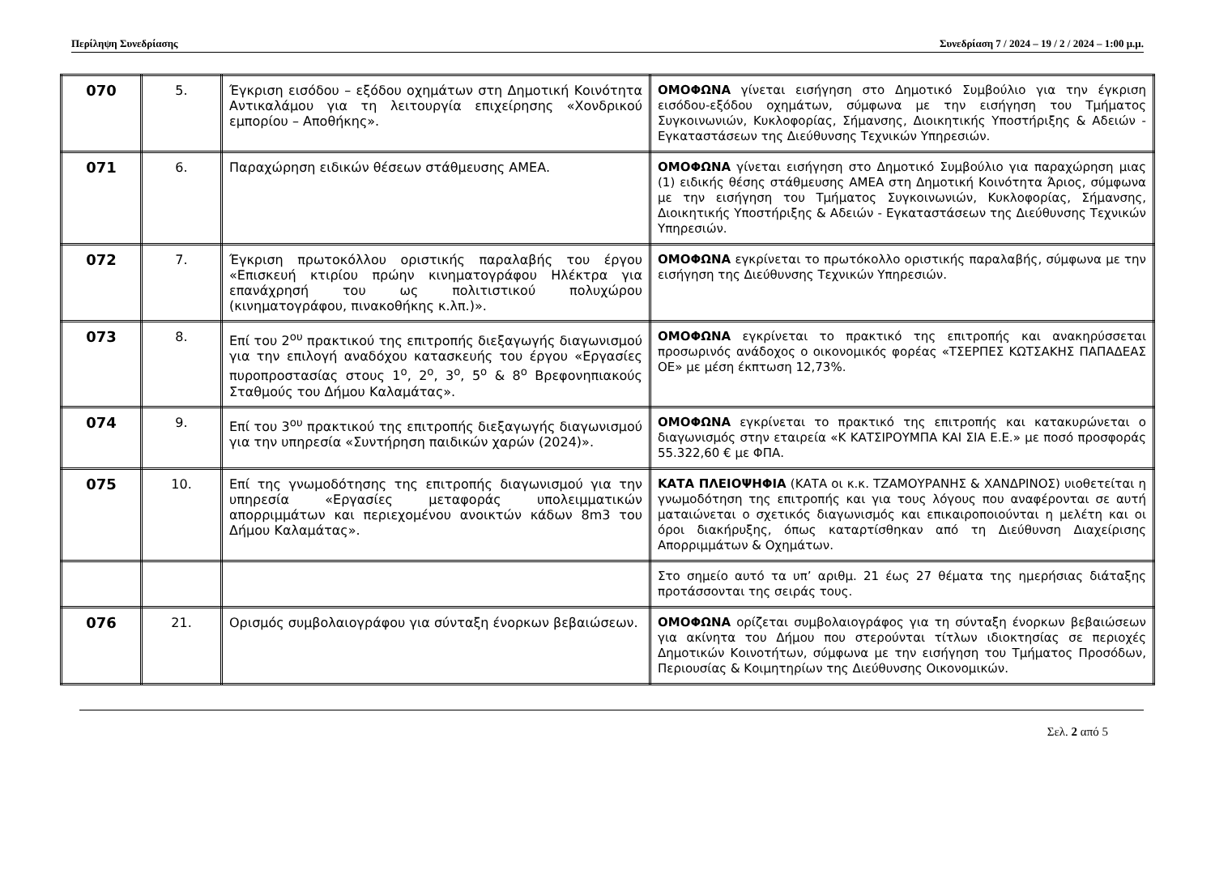Περίληψη Συνεδρίασης Συνεδρίαση 7 / 2024 – 19 / 2 / 2024 – 1:00 μ.μ.
| 070 | 5. | Έγκριση εισόδου – εξόδου οχημάτων στη Δημοτική Κοινότητα Αντικαλάμου για τη λειτουργία επιχείρησης «Χονδρικού εμπορίου – Αποθήκης». | ΟΜΟΦΩΝΑ γίνεται εισήγηση στο Δημοτικό Συμβούλιο για την έγκριση εισόδου-εξόδου οχημάτων, σύμφωνα με την εισήγηση του Τμήματος Συγκοινωνιών, Κυκλοφορίας, Σήμανσης, Διοικητικής Υποστήριξης & Αδειών - Εγκαταστάσεων της Διεύθυνσης Τεχνικών Υπηρεσιών. |
| 071 | 6. | Παραχώρηση ειδικών θέσεων στάθμευσης ΑΜΕΑ. | ΟΜΟΦΩΝΑ γίνεται εισήγηση στο Δημοτικό Συμβούλιο για παραχώρηση μιας (1) ειδικής θέσης στάθμευσης ΑΜΕΑ στη Δημοτική Κοινότητα Άριος, σύμφωνα με την εισήγηση του Τμήματος Συγκοινωνιών, Κυκλοφορίας, Σήμανσης, Διοικητικής Υποστήριξης & Αδειών - Εγκαταστάσεων της Διεύθυνσης Τεχνικών Υπηρεσιών. |
| 072 | 7. | Έγκριση πρωτοκόλλου οριστικής παραλαβής του έργου «Επισκευή κτιρίου πρώην κινηματογράφου Ηλέκτρα για επανάχρησή του ως πολιτιστικού πολυχώρου (κινηματογράφου, πινακοθήκης κ.λπ.)». | ΟΜΟΦΩΝΑ εγκρίνεται το πρωτόκολλο οριστικής παραλαβής, σύμφωνα με την εισήγηση της Διεύθυνσης Τεχνικών Υπηρεσιών. |
| 073 | 8. | Επί του 2<sup>ου</sup> πρακτικού της επιτροπής διεξαγωγής διαγωνισμού για την επιλογή αναδόχου κατασκευής του έργου «Εργασίες πυροπροστασίας στους 1<sup>ο</sup>, 2<sup>ο</sup>, 3<sup>ο</sup>, 5<sup>ο</sup> & 8<sup>ο</sup> Βρεφονηπιακούς Σταθμούς του Δήμου Καλαμάτας». | ΟΜΟΦΩΝΑ εγκρίνεται το πρακτικό της επιτροπής και ανακηρύσσεται προσωρινός ανάδοχος ο οικονομικός φορέας «ΤΣΕΡΠΕΣ ΚΩΤΣΑΚΗΣ ΠΑΠΑΔΕΑΣ ΟΕ» με μέση έκπτωση 12,73%. |
| 074 | 9. | Επί του 3<sup>ου</sup> πρακτικού της επιτροπής διεξαγωγής διαγωνισμού για την υπηρεσία «Συντήρηση παιδικών χαρών (2024)». | ΟΜΟΦΩΝΑ εγκρίνεται το πρακτικό της επιτροπής και κατακυρώνεται ο διαγωνισμός στην εταιρεία «Κ ΚΑΤΣΙΡΟΥΜΠΑ ΚΑΙ ΣΙΑ Ε.Ε.» με ποσό προσφοράς 55.322,60 € με ΦΠΑ. |
| 075 | 10. | Επί της γνωμοδότησης της επιτροπής διαγωνισμού για την υπηρεσία «Εργασίες μεταφοράς υπολειμματικών απορριμμάτων και περιεχομένου ανοικτών κάδων 8m3 του Δήμου Καλαμάτας». | ΚΑΤΑ ΠΛΕΙΟΨΗΦΙΑ (ΚΑΤΑ οι κ.κ. ΤΖΑΜΟΥΡΑΝΗΣ & ΧΑΝΔΡΙΝΟΣ) υιοθετείται η γνωμοδότηση της επιτροπής και για τους λόγους που αναφέρονται σε αυτή ματαιώνεται ο σχετικός διαγωνισμός και επικαιροποιούνται η μελέτη και οι όροι διακήρυξης, όπως καταρτίσθηκαν από τη Διεύθυνση Διαχείρισης Απορριμμάτων & Οχημάτων. |
| | | | Στο σημείο αυτό τα υπ’ αριθμ. 21 έως 27 θέματα της ημερήσιας διάταξης προτάσσονται της σειράς τους. |
| 076 | 21. | Ορισμός συμβολαιογράφου για σύνταξη ένορκων βεβαιώσεων. | ΟΜΟΦΩΝΑ ορίζεται συμβολαιογράφος για τη σύνταξη ένορκων βεβαιώσεων για ακίνητα του Δήμου που στερούνται τίτλων ιδιοκτησίας σε περιοχές Δημοτικών Κοινοτήτων, σύμφωνα με την εισήγηση του Τμήματος Προσόδων, Περιουσίας & Κοιμητηρίων της Διεύθυνσης Οικονομικών. |
Σελ. 2 από 5